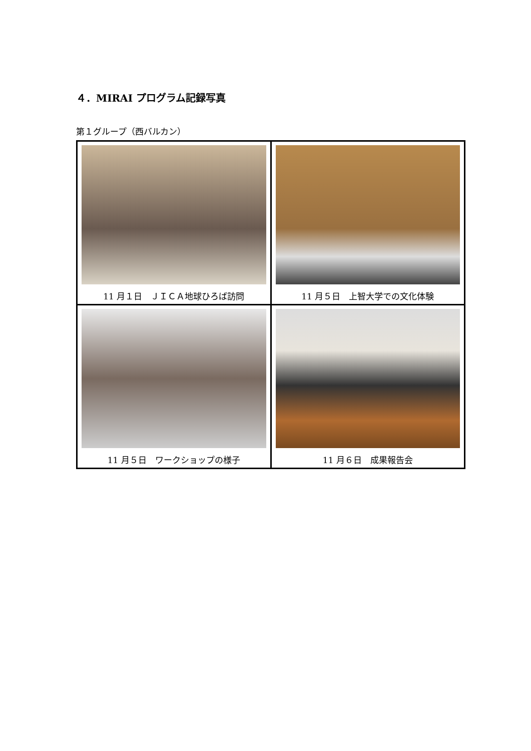４．MIRAI プログラム記録写真
第１グループ（西バルカン）
| 11 月１日 ＪＩＣＡ地球ひろば訪問 | 11 月５日 上智大学での文化体験 |
| 11 月５日 ワークショップの様子 | 11 月６日 成果報告会 |